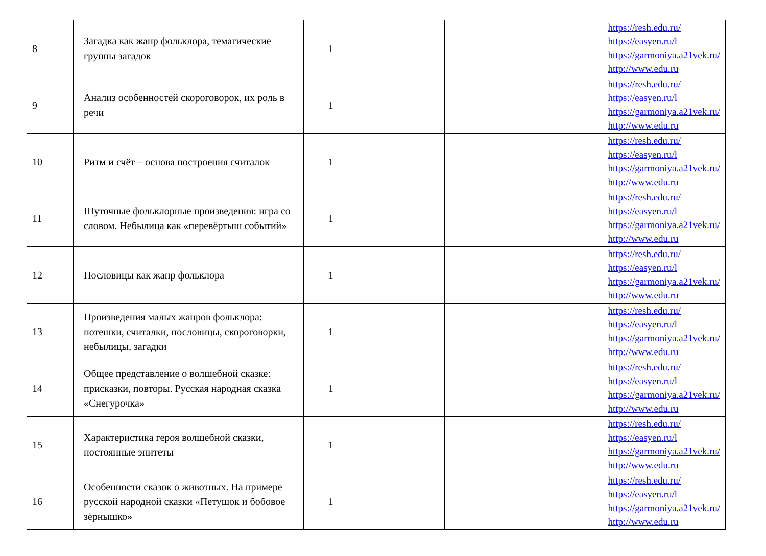| 8 | Загадка как жанр фольклора, тематические группы загадок | 1 | | | | https://resh.edu.ru/ https://easyen.ru/l https://garmoniya.a21vek.ru/ http://www.edu.ru |
| 9 | Анализ особенностей скороговорок, их роль в речи | 1 | | | | https://resh.edu.ru/ https://easyen.ru/l https://garmoniya.a21vek.ru/ http://www.edu.ru |
| 10 | Ритм и счёт – основа построения считалок | 1 | | | | https://resh.edu.ru/ https://easyen.ru/l https://garmoniya.a21vek.ru/ http://www.edu.ru |
| 11 | Шуточные фольклорные произведения: игра со словом. Небылица как «перевёртыш событий» | 1 | | | | https://resh.edu.ru/ https://easyen.ru/l https://garmoniya.a21vek.ru/ http://www.edu.ru |
| 12 | Пословицы как жанр фольклора | 1 | | | | https://resh.edu.ru/ https://easyen.ru/l https://garmoniya.a21vek.ru/ http://www.edu.ru |
| 13 | Произведения малых жанров фольклора: потешки, считалки, пословицы, скороговорки, небылицы, загадки | 1 | | | | https://resh.edu.ru/ https://easyen.ru/l https://garmoniya.a21vek.ru/ http://www.edu.ru |
| 14 | Общее представление о волшебной сказке: присказки, повторы. Русская народная сказка «Снегурочка» | 1 | | | | https://resh.edu.ru/ https://easyen.ru/l https://garmoniya.a21vek.ru/ http://www.edu.ru |
| 15 | Характеристика героя волшебной сказки, постоянные эпитеты | 1 | | | | https://resh.edu.ru/ https://easyen.ru/l https://garmoniya.a21vek.ru/ http://www.edu.ru |
| 16 | Особенности сказок о животных. На примере русской народной сказки «Петушок и бобовое зёрнышко» | 1 | | | | https://resh.edu.ru/ https://easyen.ru/l https://garmoniya.a21vek.ru/ http://www.edu.ru |